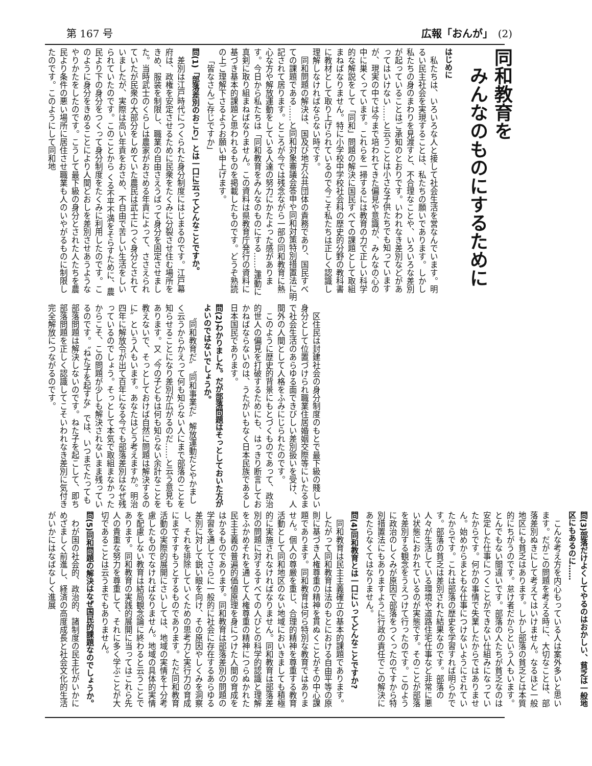第 167 号 広報「おんが」　(2)
同和教育を
　みんなのものにするために
はじめに
私たちは、いろいろな人と接して社会生活を営なんでいます。明るい民主社会を実現することは、私たちの願いであります。しかし私たちの身のまわりを見渡すと、不合理なことや、いろいろな差別が起っていることはご承知のとおりです。いわれなき差別などがあってはいけない……と云うことは小さな子供たちでも知っていますが、現実の中では今まで培われてきた偏見や意識が、みんなの心の中に巣くっています。これらを一掃するには教育の力で正しい科学的な解説をして「同和」問題の解決に国民すべての課題として取組まねばなりません。特に小学校中学校社会科の歴史的分野の教科書に教材として取り上げられているので今こそ私たちは正しく認識し理解しなければならない時です。
同和問題の解決は、国及び地方公共団体の責務であり、国民すべての課題である……と同和対象審議会答申や同和対策特別措置法に明記されて居ります。ところが今では残念ながら一部の同和教育に熱心な方や解放運動をしている人達の努力にかたよった感がありま す。今日から私たちは「同和教育をみんなのものにする……」運動に真剣に取り組まねばなりません。この資料は県教育庁発行の資料に基づき基本的課題と思われるものを掲載したものです。どうぞ熟読の上ご理解下さるようお願い申上げます。
「皆なさんご存じですか」
問(1)「部落差別のおこり」とは一口に云ってどんなことですか。
差別は江戸時代につくられた身分制度にはじまるのです。江戸幕府は、政権を安定させるために民衆をたくみに分裂させ住む場所をきめ、服装を制限し、職業の自由さえうばって身分を固定させました。当時武士のくらしは農家がおさめる年貢によって、ささえられていたが民衆の大部分をしめていた農民は武士につぐ身分とされていましたが、実際は高い年貢をおさめ、不自由で苦しい生活をしいられていたのです。このことから くる不平不満をそらすために、農民より下の身分をつくって身分制度をたくみに利用したのです。このように身分をきめることにより人間どおしを差別させあうようなやりかたをしたのです。こうして最下級の身分とされた人たちを農民より条件の悪い場所に居住させ職業も人のいやがるものに制限したのです。このようにして同和地
区住民は封建社会の身分制度のもとで最下級の賤しい身分として位置づけられ職業住居婚姻交際等にいたるまで社会生活のあらゆる面できびしい差別扱いを受け、人間外の人間として人格をふみにじられたのです。
このように歴史的背景にもとづくものであって、政治的世人の偏見を打破するためにも、はっきり断言しておかねばならないのは、うたがいもなく日本民族であるし日本国民であります。
問(2)わかりました。だが部落問題はそっとしておいた方がよいのではないでしょうか。
〝同和教育だ〟〝同和事業だ〟解放運動だとやかましく云うからかえって何も知らない人にまで部落のことを知らせることになり差別が広がるのだ……と云う意見もあります。又〝今の子どもは何も知らない余計なことを教えないで、そっとしておけば自然に問題は解決するのに〟という人もいます。あなたはどう考えますか。明治四年に解放令が出て百年になる今でも部落差別はなぜ残っているのでしょう。そっとして本気で取組まなかったからこそ、この問題が少しも解決されないまま残っているのです。〝ねた子を起すな〟では、いつまでたっても部落問題は解決しないのです。ねた子を起こして、即ち部落問題を正しく認識してこそいわれなき差別に気付き完全解放につながるのです。
問(3)部落だけよくしてやるのはおかしい、貧乏は一般地区にもあるのに……
こんな考え方を内心もっている人は案外多いと思います。だがこの問題を考える時に、大切なことは、部落差別ぬきにして考えてはいけません。なるほど一般地区にも貧乏はあります。しかし部落の貧乏とは本質的にちがうのです。怠け者だからという人もいます。とんでもない間違いです。部落の人たちが貧乏なのは安定した仕事につくことができない仕組みになっていたからです。何かの事情で失業したからではありません。始めからまともな仕事につけないようにされていたからです。これは部落の歴史を学習すれば明らかです。部落の貧乏は差別された結果なのです。部落の人々が生活している環境や道路住宅仕事など非常に悪い状態におかれているのが実態です。そのことが部落を差別する観念をうえつけて行ったのです。このように政治のしくみが原因で部落をつくったのですから特別措置法にもありますように行政の責任でこの解決にあたらなくてはなりません。
問(4)同和教育とは一口にいってどんなことですか?
同和教育は民主主義確立の基本的課題であります。したがって同和教育は法のもとにおける自由平等の原則に基づき人権尊重の精神を貫ぬくことがその中心課題であります。同和教育は何ら特別な教育ではありません。個人の尊厳を重じ、合理的精神を尊重する教育活動として同和地区のない地域においきましても積極的に実施されなければなりません。同和教育は部落差別の問題に対するすべての人びとの科学的認識と理解をふかめそれを通して人権尊重の精神につらぬかれた民主主義の普遍的価値原理を身につけた人間の育成をはかるものであります。同和教育は部落差別の問題の学習を通してさらに一般的に社会に存在するあらゆる差別に対して鋭い眼を向け、その原因やしくみを洞察し、それを排除していくための思考力と実行力の育成にまですすもうとするものであります。ただ同和教育活動の実際的展開にさいしては、地域の実情を十分考慮したものでなければなりません。地域の具体的実情を配慮しない教育は結局観念論に終わると云うことであります。同和教育の実践的展開に当ってはこれら先人の貴重な努力を尊重して、それに多く学ぶことが大切であることは云うまでもありません。
問(5)同和問題の解決はなぜ国民的課題なのでしょうか。
わが国の社会的、政治的、諸制度の民主化がいかにめざましく前進し、経済の高度成長と社会文化的生活がいかにはなばなしく進展